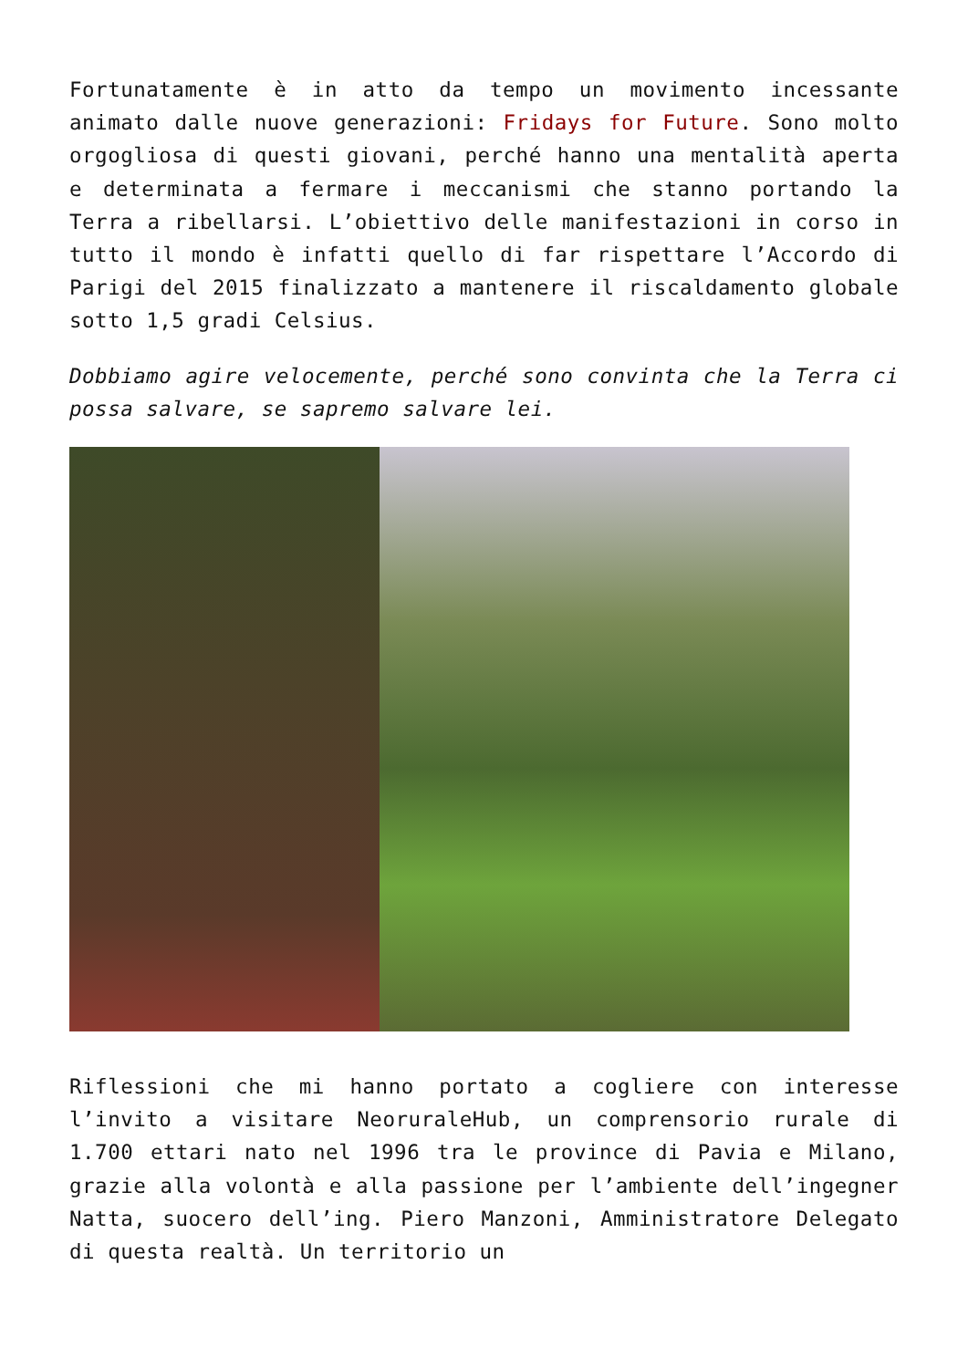Fortunatamente è in atto da tempo un movimento incessante animato dalle nuove generazioni: Fridays for Future. Sono molto orgogliosa di questi giovani, perché hanno una mentalità aperta e determinata a fermare i meccanismi che stanno portando la Terra a ribellarsi. L’obiettivo delle manifestazioni in corso in tutto il mondo è infatti quello di far rispettare l’Accordo di Parigi del 2015 finalizzato a mantenere il riscaldamento globale sotto 1,5 gradi Celsius.
Dobbiamo agire velocemente, perché sono convinta che la Terra ci possa salvare, se sapremo salvare lei.
Riflessioni che mi hanno portato a cogliere con interesse l’invito a visitare NeoruraleHub, un comprensorio rurale di 1.700 ettari nato nel 1996 tra le province di Pavia e Milano, grazie alla volontà e alla passione per l’ambiente dell’ingegner Natta, suocero dell’ing. Piero Manzoni, Amministratore Delegato di questa realtà. Un territorio un